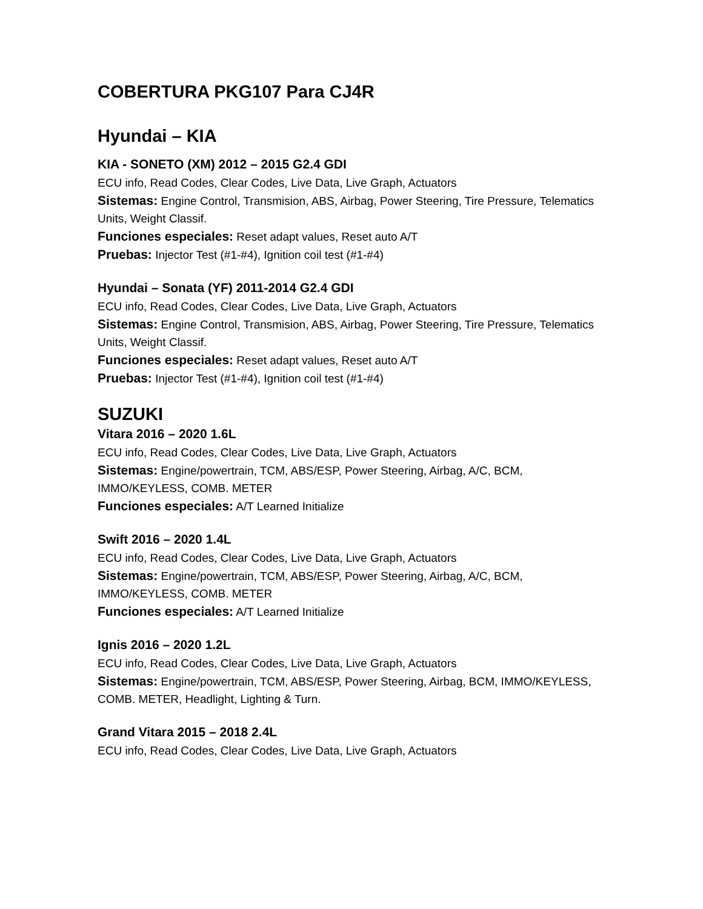COBERTURA PKG107 Para CJ4R
Hyundai – KIA
KIA - SONETO (XM) 2012 – 2015 G2.4 GDI
ECU info, Read Codes, Clear Codes, Live Data, Live Graph, Actuators
Sistemas: Engine Control, Transmision, ABS, Airbag, Power Steering, Tire Pressure, Telematics Units, Weight Classif.
Funciones especiales: Reset adapt values, Reset auto A/T
Pruebas: Injector Test (#1-#4), Ignition coil test (#1-#4)
Hyundai – Sonata (YF) 2011-2014 G2.4 GDI
ECU info, Read Codes, Clear Codes, Live Data, Live Graph, Actuators
Sistemas: Engine Control, Transmision, ABS, Airbag, Power Steering, Tire Pressure, Telematics Units, Weight Classif.
Funciones especiales: Reset adapt values, Reset auto A/T
Pruebas: Injector Test (#1-#4), Ignition coil test (#1-#4)
SUZUKI
Vitara 2016 – 2020 1.6L
ECU info, Read Codes, Clear Codes, Live Data, Live Graph, Actuators
Sistemas: Engine/powertrain, TCM, ABS/ESP, Power Steering, Airbag, A/C, BCM, IMMO/KEYLESS, COMB. METER
Funciones especiales: A/T Learned Initialize
Swift 2016 – 2020 1.4L
ECU info, Read Codes, Clear Codes, Live Data, Live Graph, Actuators
Sistemas: Engine/powertrain, TCM, ABS/ESP, Power Steering, Airbag, A/C, BCM, IMMO/KEYLESS, COMB. METER
Funciones especiales: A/T Learned Initialize
Ignis 2016 – 2020 1.2L
ECU info, Read Codes, Clear Codes, Live Data, Live Graph, Actuators
Sistemas: Engine/powertrain, TCM, ABS/ESP, Power Steering, Airbag, BCM, IMMO/KEYLESS, COMB. METER, Headlight, Lighting & Turn.
Grand Vitara 2015 – 2018 2.4L
ECU info, Read Codes, Clear Codes, Live Data, Live Graph, Actuators